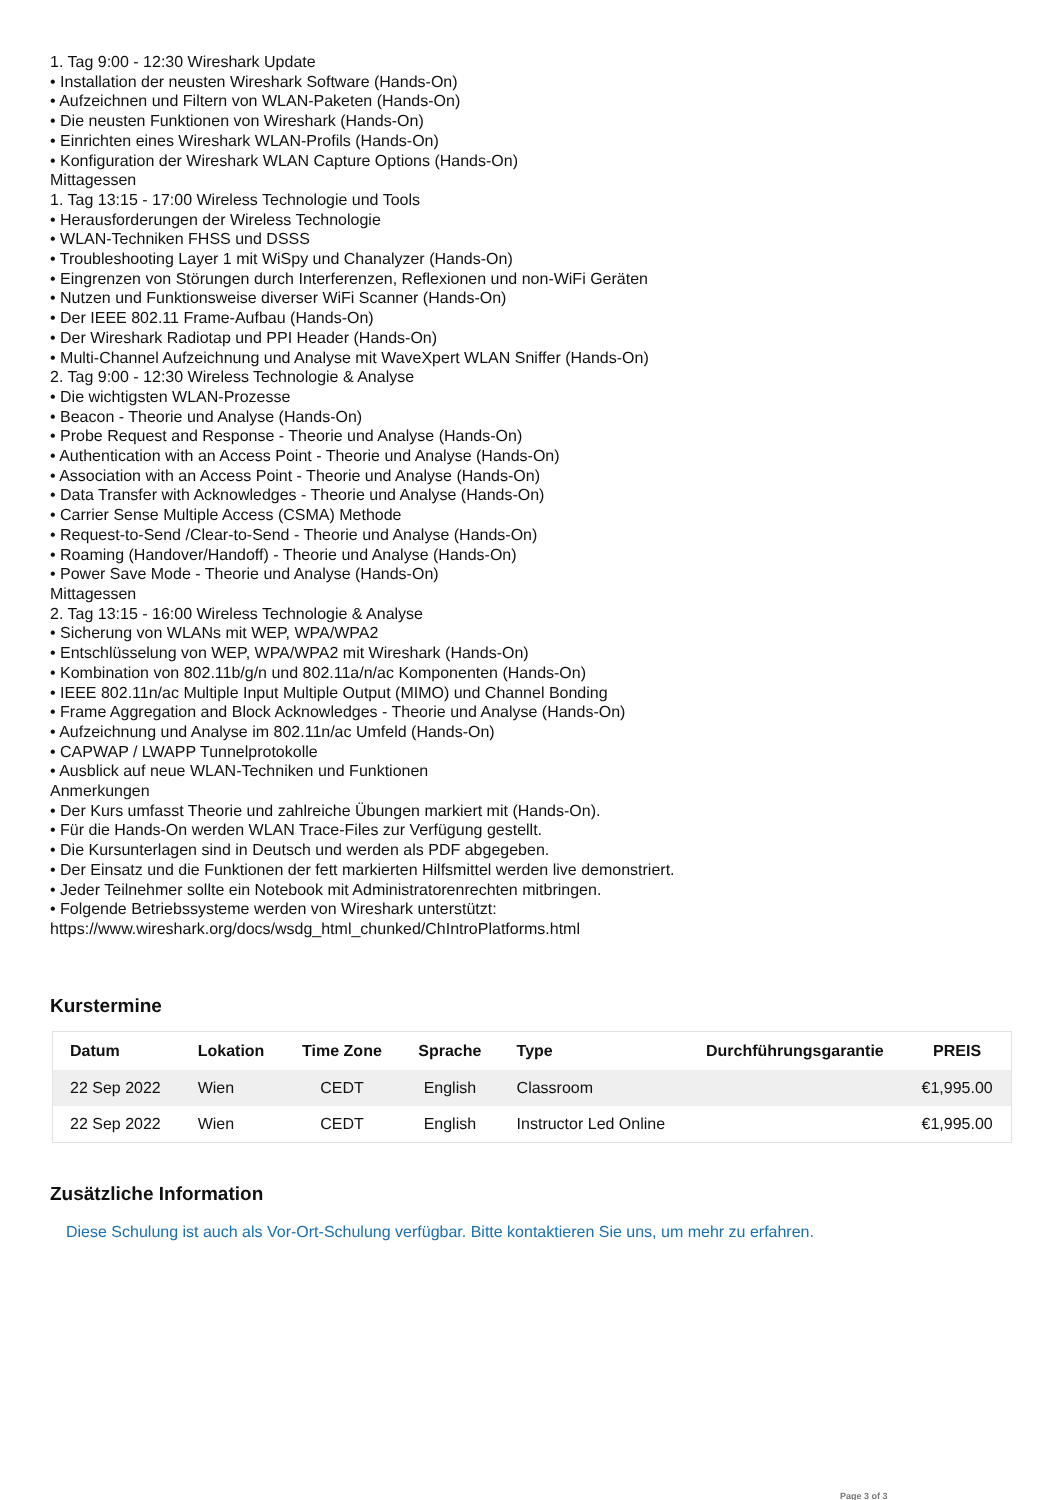1. Tag 9:00 - 12:30 Wireshark Update
• Installation der neusten Wireshark Software (Hands-On)
• Aufzeichnen und Filtern von WLAN-Paketen (Hands-On)
• Die neusten Funktionen von Wireshark (Hands-On)
• Einrichten eines Wireshark WLAN-Profils (Hands-On)
• Konfiguration der Wireshark WLAN Capture Options (Hands-On)
Mittagessen
1. Tag 13:15 - 17:00 Wireless Technologie und Tools
• Herausforderungen der Wireless Technologie
• WLAN-Techniken FHSS und DSSS
• Troubleshooting Layer 1 mit WiSpy und Chanalyzer (Hands-On)
• Eingrenzen von Störungen durch Interferenzen, Reflexionen und non-WiFi Geräten
• Nutzen und Funktionsweise diverser WiFi Scanner (Hands-On)
• Der IEEE 802.11 Frame-Aufbau (Hands-On)
• Der Wireshark Radiotap und PPI Header (Hands-On)
• Multi-Channel Aufzeichnung und Analyse mit WaveXpert WLAN Sniffer (Hands-On)
2. Tag 9:00 - 12:30 Wireless Technologie & Analyse
• Die wichtigsten WLAN-Prozesse
• Beacon - Theorie und Analyse (Hands-On)
• Probe Request and Response - Theorie und Analyse (Hands-On)
• Authentication with an Access Point - Theorie und Analyse (Hands-On)
• Association with an Access Point - Theorie und Analyse (Hands-On)
• Data Transfer with Acknowledges - Theorie und Analyse (Hands-On)
• Carrier Sense Multiple Access (CSMA) Methode
• Request-to-Send /Clear-to-Send - Theorie und Analyse (Hands-On)
• Roaming (Handover/Handoff) - Theorie und Analyse (Hands-On)
• Power Save Mode - Theorie und Analyse (Hands-On)
Mittagessen
2. Tag 13:15 - 16:00 Wireless Technologie & Analyse
• Sicherung von WLANs mit WEP, WPA/WPA2
• Entschlüsselung von WEP, WPA/WPA2 mit Wireshark (Hands-On)
• Kombination von 802.11b/g/n und 802.11a/n/ac Komponenten (Hands-On)
• IEEE 802.11n/ac Multiple Input Multiple Output (MIMO) und Channel Bonding
• Frame Aggregation and Block Acknowledges - Theorie und Analyse (Hands-On)
• Aufzeichnung und Analyse im 802.11n/ac Umfeld (Hands-On)
• CAPWAP / LWAPP Tunnelprotokolle
• Ausblick auf neue WLAN-Techniken und Funktionen
Anmerkungen
• Der Kurs umfasst Theorie und zahlreiche Übungen markiert mit (Hands-On).
• Für die Hands-On werden WLAN Trace-Files zur Verfügung gestellt.
• Die Kursunterlagen sind in Deutsch und werden als PDF abgegeben.
• Der Einsatz und die Funktionen der fett markierten Hilfsmittel werden live demonstriert.
• Jeder Teilnehmer sollte ein Notebook mit Administratorenrechten mitbringen.
• Folgende Betriebssysteme werden von Wireshark unterstützt:
https://www.wireshark.org/docs/wsdg_html_chunked/ChIntroPlatforms.html
Kurstermine
| Datum | Lokation | Time Zone | Sprache | Type | Durchführungsgarantie | PREIS |
| --- | --- | --- | --- | --- | --- | --- |
| 22 Sep 2022 | Wien | CEDT | English | Classroom | | €1,995.00 |
| 22 Sep 2022 | Wien | CEDT | English | Instructor Led Online | | €1,995.00 |
Zusätzliche Information
Diese Schulung ist auch als Vor-Ort-Schulung verfügbar. Bitte kontaktieren Sie uns, um mehr zu erfahren.
Page 3 of 3